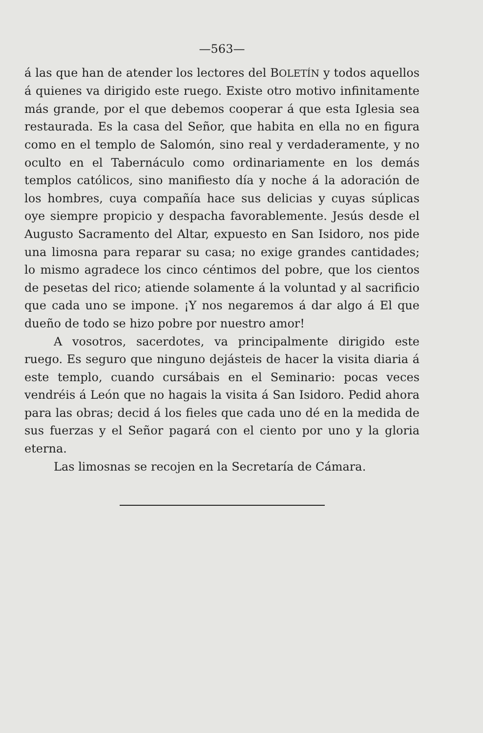—563—
á las que han de atender los lectores del BOLETÍN y todos aquellos á quienes va dirigido este ruego. Existe otro motivo infinitamente más grande, por el que debemos cooperar á que esta Iglesia sea restaurada. Es la casa del Señor, que habita en ella no en figura como en el templo de Salomón, sino real y verdaderamente, y no oculto en el Tabernáculo como ordinariamente en los demás templos católicos, sino manifiesto día y noche á la adoración de los hombres, cuya compañía hace sus delicias y cuyas súplicas oye siempre propicio y despacha favorablemente. Jesús desde el Augusto Sacramento del Altar, expuesto en San Isidoro, nos pide una limosna para reparar su casa; no exige grandes cantidades; lo mismo agradece los cinco céntimos del pobre, que los cientos de pesetas del rico; atiende solamente á la voluntad y al sacrificio que cada uno se impone. ¡Y nos negaremos á dar algo á El que dueño de todo se hizo pobre por nuestro amor!
A vosotros, sacerdotes, va principalmente dirigido este ruego. Es seguro que ninguno dejásteis de hacer la visita diaria á este templo, cuando cursábais en el Seminario: pocas veces vendréis á León que no hagais la visita á San Isidoro. Pedid ahora para las obras; decid á los fieles que cada uno dé en la medida de sus fuerzas y el Señor pagará con el ciento por uno y la gloria eterna.
Las limosnas se recojen en la Secretaría de Cámara.